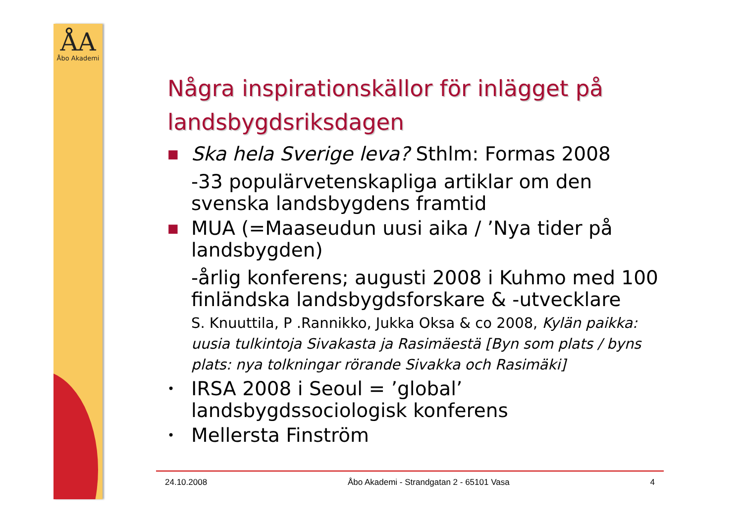ÅA
Åbo Akademi
Några inspirationskällor för inlägget på landsbygdsriksdagen
■ Ska hela Sverige leva? Sthlm: Formas 2008
-33 populärvetenskapliga artiklar om den svenska landsbygdens framtid
■ MUA (=Maaseudun uusi aika / ’Nya tider på landsbygden)
-årlig konferens; augusti 2008 i Kuhmo med 100 finländska landsbygdsforskare & -utvecklare
S. Knuuttila, P .Rannikko, Jukka Oksa & co 2008, Kylän paikka: uusia tulkintoja Sivakasta ja Rasimäestä [Byn som plats / byns plats: nya tolkningar rörande Sivakka och Rasimäki]
• IRSA 2008 i Seoul = ’global’ landsbygdssociologisk konferens
• Mellersta Finström
24.10.2008 Åbo Akademi - Strandgatan 2 - 65101 Vasa 4